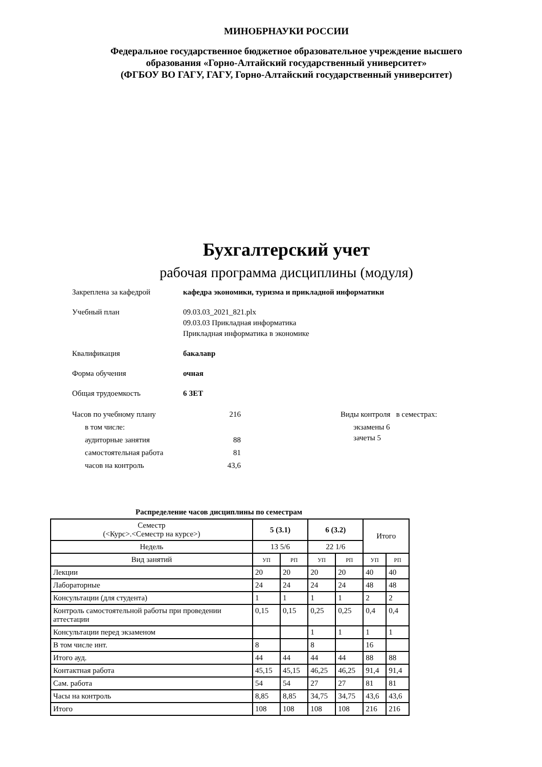МИНОБРНАУКИ РОССИИ
Федеральное государственное бюджетное образовательное учреждение высшего
образования «Горно-Алтайский государственный университет»
(ФГБОУ ВО ГАГУ, ГАГУ, Горно-Алтайский государственный университет)
Бухгалтерский учет
рабочая программа дисциплины (модуля)
Закреплена за кафедрой кафедра экономики, туризма и прикладной информатики
Учебный план 09.03.03_2021_821.plx
09.03.03 Прикладная информатика
Прикладная информатика в экономике
Квалификация бакалавр
Форма обучения очная
Общая трудоемкость 6 ЗЕТ
| Часов по учебному плану | 216 |
| в том числе: | |
| аудиторные занятия | 88 |
| самостоятельная работа | 81 |
| часов на контроль | 43,6 |
Виды контроля в семестрах:
экзамены 6
зачеты 5
Распределение часов дисциплины по семестрам
| Семестр (<Курс>.<Семестр на курсе>) | 5 (3.1) | | 6 (3.2) | | Итого | |
| --- | --- | --- | --- | --- | --- | --- |
| Недель | 13 5/6 | | 22 1/6 | | | |
| Вид занятий | УП | РП | УП | РП | УП | РП |
| Лекции | 20 | 20 | 20 | 20 | 40 | 40 |
| Лабораторные | 24 | 24 | 24 | 24 | 48 | 48 |
| Консультации (для студента) | 1 | 1 | 1 | 1 | 2 | 2 |
| Контроль самостоятельной работы при проведении аттестации | 0,15 | 0,15 | 0,25 | 0,25 | 0,4 | 0,4 |
| Консультации перед экзаменом | | | 1 | 1 | 1 | 1 |
| В том числе инт. | 8 | | 8 | | 16 | |
| Итого ауд. | 44 | 44 | 44 | 44 | 88 | 88 |
| Контактная работа | 45,15 | 45,15 | 46,25 | 46,25 | 91,4 | 91,4 |
| Сам. работа | 54 | 54 | 27 | 27 | 81 | 81 |
| Часы на контроль | 8,85 | 8,85 | 34,75 | 34,75 | 43,6 | 43,6 |
| Итого | 108 | 108 | 108 | 108 | 216 | 216 |